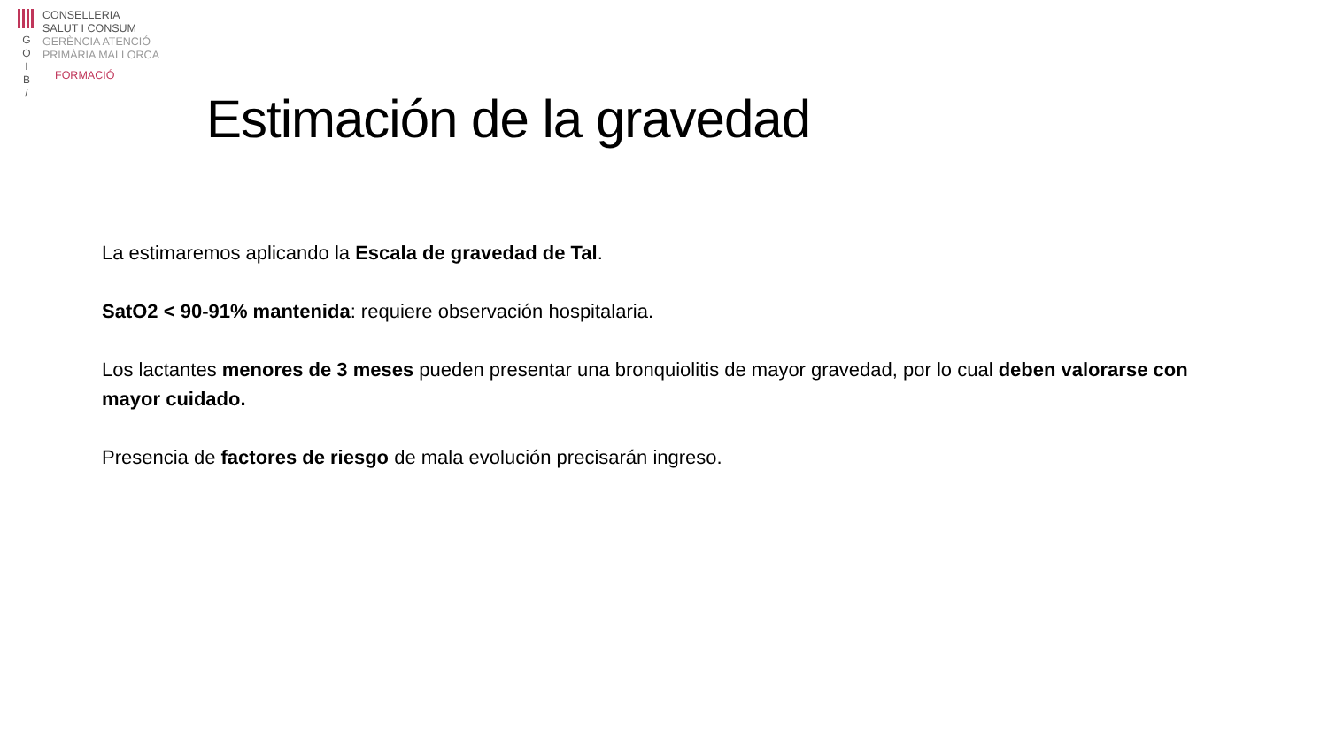G
O
I
B
/
CONSELLERIA
SALUT I CONSUM
GERÈNCIA ATENCIÓ
PRIMÀRIA MALLORCA
FORMACIÓ
Estimación de la gravedad
La estimaremos aplicando la Escala de gravedad de Tal.
SatO2 < 90-91% mantenida: requiere observación hospitalaria.
Los lactantes menores de 3 meses pueden presentar una bronquiolitis de mayor gravedad, por lo cual deben valorarse con mayor cuidado.
Presencia de factores de riesgo de mala evolución precisarán ingreso.